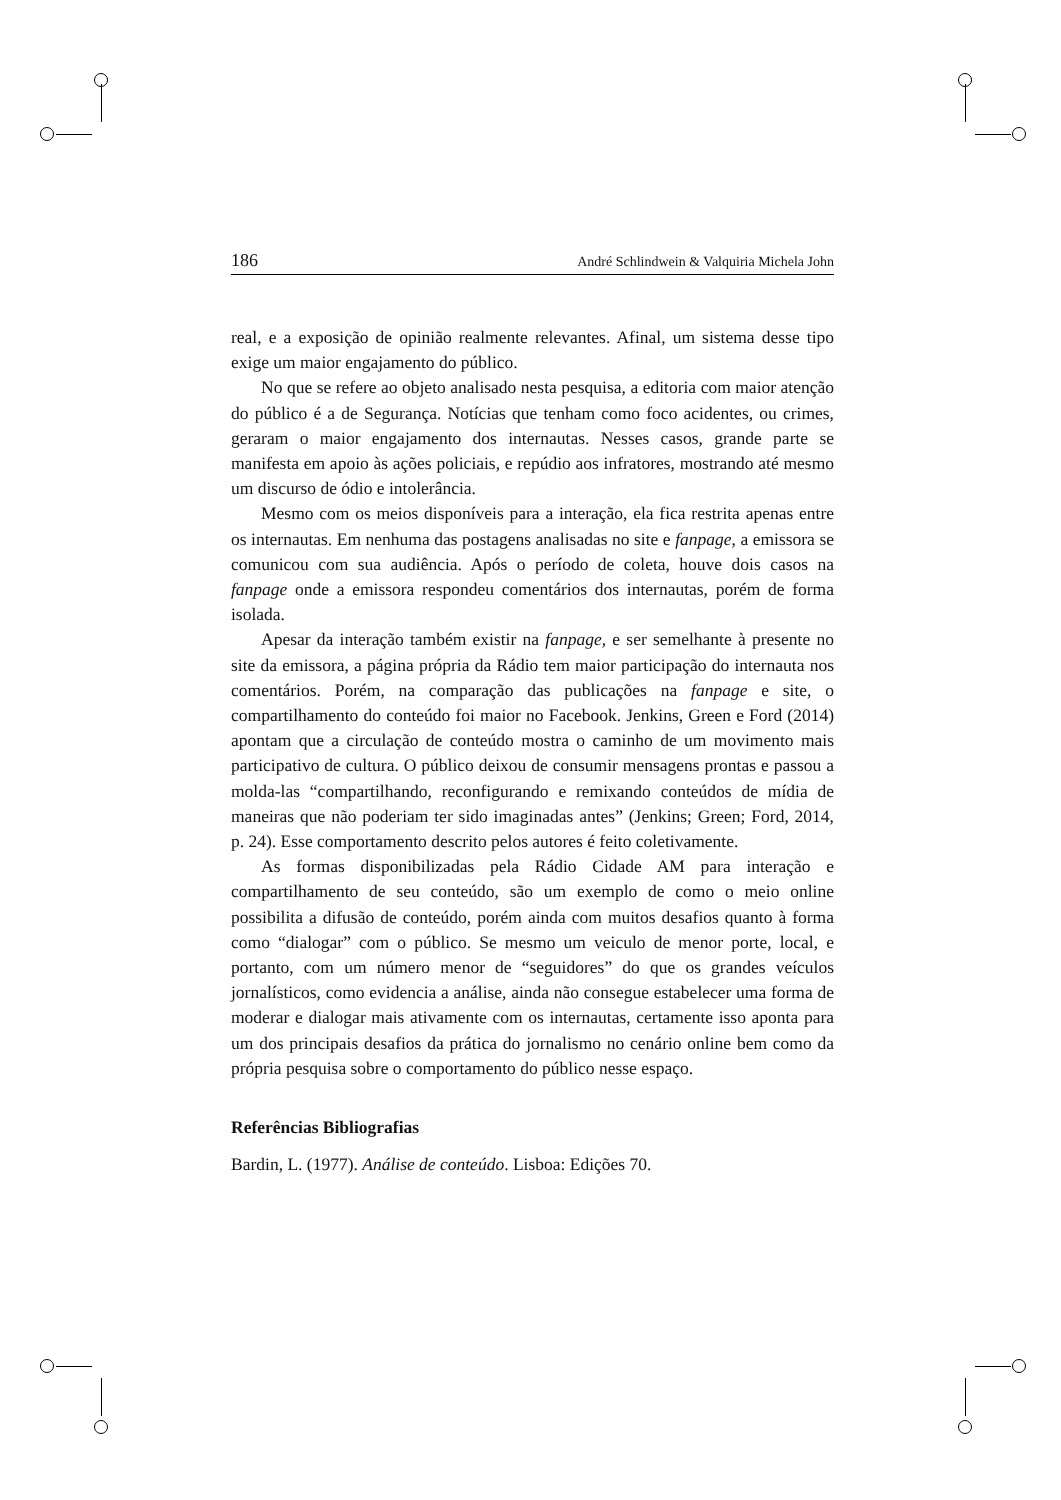186 André Schlindwein & Valquiria Michela John
real, e a exposição de opinião realmente relevantes. Afinal, um sistema desse tipo exige um maior engajamento do público.
No que se refere ao objeto analisado nesta pesquisa, a editoria com maior atenção do público é a de Segurança. Notícias que tenham como foco acidentes, ou crimes, geraram o maior engajamento dos internautas. Nesses casos, grande parte se manifesta em apoio às ações policiais, e repúdio aos infratores, mostrando até mesmo um discurso de ódio e intolerância.
Mesmo com os meios disponíveis para a interação, ela fica restrita apenas entre os internautas. Em nenhuma das postagens analisadas no site e fanpage, a emissora se comunicou com sua audiência. Após o período de coleta, houve dois casos na fanpage onde a emissora respondeu comentários dos internautas, porém de forma isolada.
Apesar da interação também existir na fanpage, e ser semelhante à presente no site da emissora, a página própria da Rádio tem maior participação do internauta nos comentários. Porém, na comparação das publicações na fanpage e site, o compartilhamento do conteúdo foi maior no Facebook. Jenkins, Green e Ford (2014) apontam que a circulação de conteúdo mostra o caminho de um movimento mais participativo de cultura. O público deixou de consumir mensagens prontas e passou a molda-las “compartilhando, reconfigurando e remixando conteúdos de mídia de maneiras que não poderiam ter sido imaginadas antes” (Jenkins; Green; Ford, 2014, p. 24). Esse comportamento descrito pelos autores é feito coletivamente.
As formas disponibilizadas pela Rádio Cidade AM para interação e compartilhamento de seu conteúdo, são um exemplo de como o meio online possibilita a difusão de conteúdo, porém ainda com muitos desafios quanto à forma como “dialogar” com o público. Se mesmo um veiculo de menor porte, local, e portanto, com um número menor de “seguidores” do que os grandes veículos jornalísticos, como evidencia a análise, ainda não consegue estabelecer uma forma de moderar e dialogar mais ativamente com os internautas, certamente isso aponta para um dos principais desafios da prática do jornalismo no cenário online bem como da própria pesquisa sobre o comportamento do público nesse espaço.
Referências Bibliografias
Bardin, L. (1977). Análise de conteúdo. Lisboa: Edições 70.